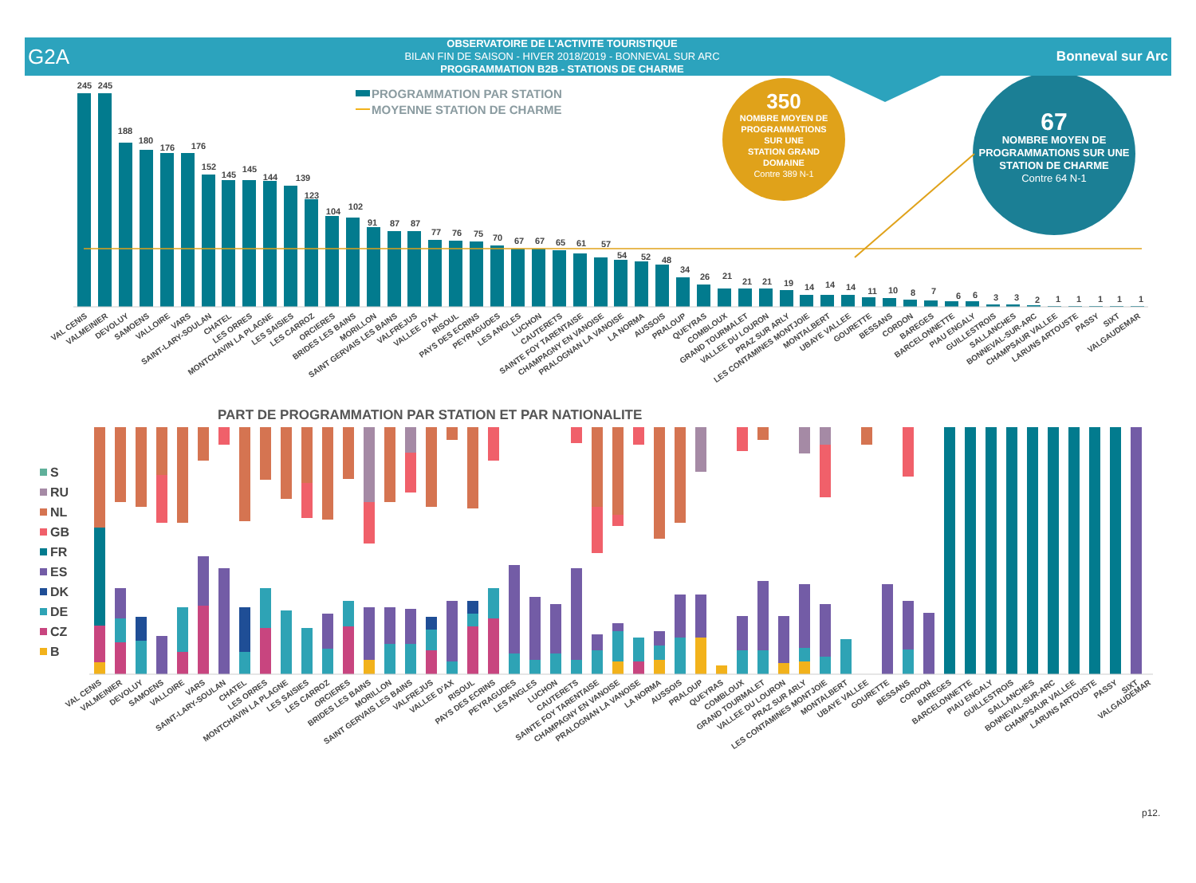G2A
OBSERVATOIRE DE L'ACTIVITE TOURISTIQUE
BILAN FIN DE SAISON - HIVER 2018/2019 - BONNEVAL SUR ARC
PROGRAMMATION B2B - STATIONS DE CHARME
Bonneval sur Arc
PROGRAMMATION PAR STATION
MOYENNE STATION DE CHARME
350
NOMBRE MOYEN DE PROGRAMMATIONS SUR UNE STATION GRAND DOMAINE Contre 389 N-1
67
NOMBRE MOYEN DE PROGRAMMATIONS SUR UNE STATION DE CHARME Contre 64 N-1
245
245
188
180
176
176
152
145
145
144
139
123
104
102
91
87
87
77
76
75
70
67
67
65
61
57
54
52
48
34
26
21
21
21
19
14
14
14
11
10
8
7
6
6
3
3
2
1
1
1
1
1
VAL CENIS
VALMEINIER
DEVOLUY
SAMOENS
VALLOIRE
VARS
SAINT-LARY-SOULAN
CHATEL
LES ORRES
MONTCHAVIN LA PLAGNE
LES SAISIES
LES CARROZ
ORCIERES
BRIDES LES BAINS
MORILLON
SAINT GERVAIS LES BAINS
VALFREJUS
VALLEE D'AX
RISOUL
PAYS DES ECRINS
PEYRAGUDES
LES ANGLES
LUCHON
CAUTERETS
SAINTE FOY TARENTAISE
CHAMPAGNY EN VANOISE
PRALOGNAN LA VANOISE
LA NORMA
AUSSOIS
PRALOUP
QUEYRAS
COMBLOUX
GRAND TOURMALET
VALLEE DU LOURON
PRAZ SUR ARLY
LES CONTAMINES MONTJOIE
MONTALBERT
UBAYE VALLEE
GOURETTE
BESSANS
CORDON
BAREGES
BARCELONNETTE
PIAU ENGALY
GUILLESTROIS
SALLANCHES
BONNEVAL-SUR-ARC
CHAMPSAUR VALLEE
LARUNS ARTOUSTE
PASSY
SIXT
VALGAUDEMAR
PART DE PROGRAMMATION PAR STATION ET PAR NATIONALITE
S
RU
NL
GB
FR
ES
DK
DE
CZ
B
VAL CENIS
VALMEINIER
DEVOLUY
SAMOENS
VALLOIRE
VARS
SAINT-LARY-SOULAN
CHATEL
LES ORRES
MONTCHAVIN LA PLAGNE
LES SAISIES
LES CARROZ
ORCIERES
BRIDES LES BAINS
MORILLON
SAINT GERVAIS LES BAINS
VALFREJUS
VALLEE D'AX
RISOUL
PAYS DES ECRINS
PEYRAGUDES
LES ANGLES
LUCHON
CAUTERETS
SAINTE FOY TARENTAISE
CHAMPAGNY EN VANOISE
PRALOGNAN LA VANOISE
LA NORMA
AUSSOIS
PRALOUP
QUEYRAS
COMBLOUX
GRAND TOURMALET
VALLEE DU LOURON
PRAZ SUR ARLY
LES CONTAMINES MONTJOIE
MONTALBERT
UBAYE VALLEE
GOURETTE
BESSANS
CORDON
BAREGES
BARCELONNETTE
PIAU ENGALY
GUILLESTROIS
SALLANCHES
BONNEVAL-SUR-ARC
CHAMPSAUR VALLEE
LARUNS ARTOUSTE
PASSY
SIXT
VALGAUDEMAR
p12.